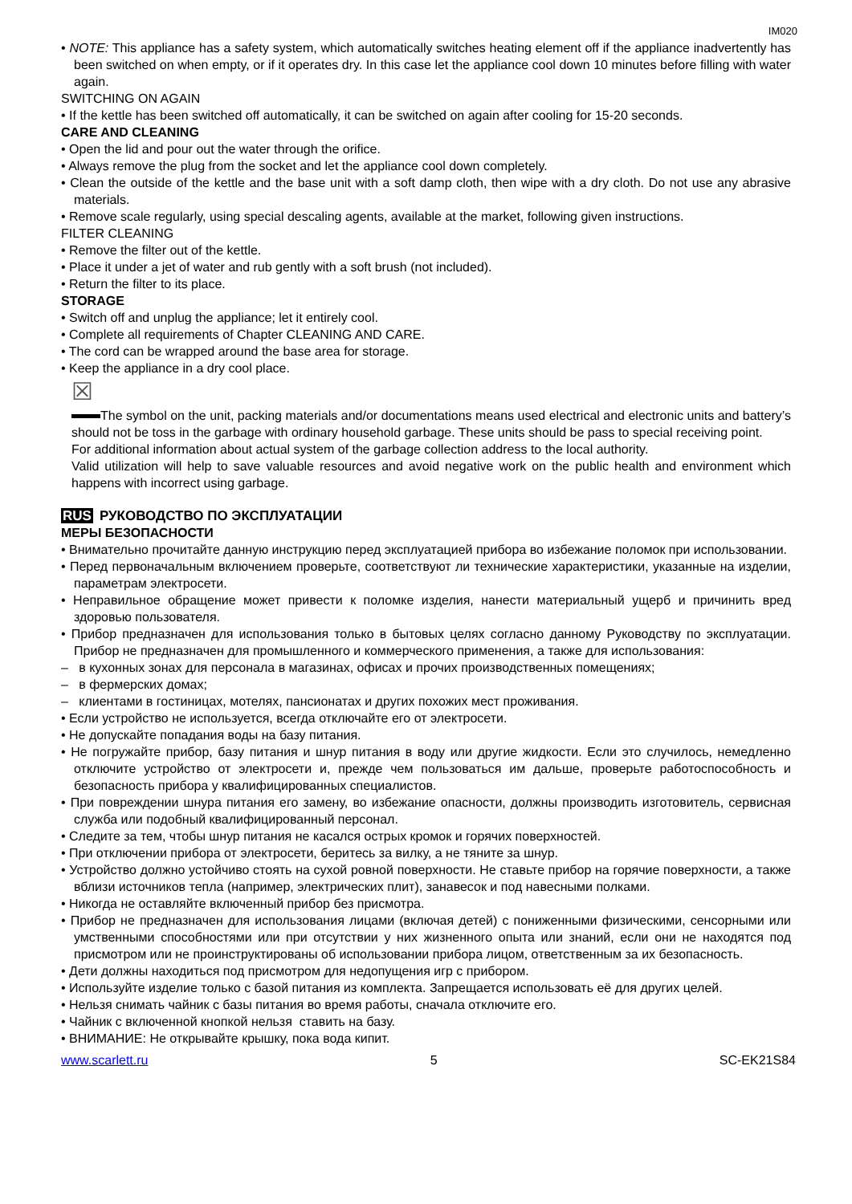IM020
• NOTE: This appliance has a safety system, which automatically switches heating element off if the appliance inadvertently has been switched on when empty, or if it operates dry. In this case let the appliance cool down 10 minutes before filling with water again.
SWITCHING ON AGAIN
• If the kettle has been switched off automatically, it can be switched on again after cooling for 15-20 seconds.
CARE AND CLEANING
• Open the lid and pour out the water through the orifice.
• Always remove the plug from the socket and let the appliance cool down completely.
• Clean the outside of the kettle and the base unit with a soft damp cloth, then wipe with a dry cloth. Do not use any abrasive materials.
• Remove scale regularly, using special descaling agents, available at the market, following given instructions.
FILTER CLEANING
• Remove the filter out of the kettle.
• Place it under a jet of water and rub gently with a soft brush (not included).
• Return the filter to its place.
STORAGE
• Switch off and unplug the appliance; let it entirely cool.
• Complete all requirements of Chapter CLEANING AND CARE.
• The cord can be wrapped around the base area for storage.
• Keep the appliance in a dry cool place.
☒
The symbol on the unit, packing materials and/or documentations means used electrical and electronic units and battery’s should not be toss in the garbage with ordinary household garbage. These units should be pass to special receiving point.
For additional information about actual system of the garbage collection address to the local authority.
Valid utilization will help to save valuable resources and avoid negative work on the public health and environment which happens with incorrect using garbage.
RUS РУКОВОДСТВО ПО ЭКСПЛУАТАЦИИ
МЕРЫ БЕЗОПАСНОСТИ
• Внимательно прочитайте данную инструкцию перед эксплуатацией прибора во избежание поломок при использовании.
• Перед первоначальным включением проверьте, соответствуют ли технические характеристики, указанные на изделии, параметрам электросети.
• Неправильное обращение может привести к поломке изделия, нанести материальный ущерб и причинить вред здоровью пользователя.
• Прибор предназначен для использования только в бытовых целях согласно данному Руководству по эксплуатации. Прибор не предназначен для промышленного и коммерческого применения, а также для использования:
– в кухонных зонах для персонала в магазинах, офисах и прочих производственных помещениях;
– в фермерских домах;
– клиентами в гостиницах, мотелях, пансионатах и других похожих мест проживания.
• Если устройство не используется, всегда отключайте его от электросети.
• Не допускайте попадания воды на базу питания.
• Не погружайте прибор, базу питания и шнур питания в воду или другие жидкости. Если это случилось, немедленно отключите устройство от электросети и, прежде чем пользоваться им дальше, проверьте работоспособность и безопасность прибора у квалифицированных специалистов.
• При повреждении шнура питания его замену, во избежание опасности, должны производить изготовитель, сервисная служба или подобный квалифицированный персонал.
• Следите за тем, чтобы шнур питания не касался острых кромок и горячих поверхностей.
• При отключении прибора от электросети, беритесь за вилку, а не тяните за шнур.
• Устройство должно устойчиво стоять на сухой ровной поверхности. Не ставьте прибор на горячие поверхности, а также вблизи источников тепла (например, электрических плит), занавесок и под навесными полками.
• Никогда не оставляйте включенный прибор без присмотра.
• Прибор не предназначен для использования лицами (включая детей) с пониженными физическими, сенсорными или умственными способностями или при отсутствии у них жизненного опыта или знаний, если они не находятся под присмотром или не проинструктированы об использовании прибора лицом, ответственным за их безопасность.
• Дети должны находиться под присмотром для недопущения игр с прибором.
• Используйте изделие только с базой питания из комплекта. Запрещается использовать её для других целей.
• Нельзя снимать чайник с базы питания во время работы, сначала отключите его.
• Чайник с включенной кнопкой нельзя ставить на базу.
• ВНИМАНИЕ: Не открывайте крышку, пока вода кипит.
www.scarlett.ru 5 SC-EK21S84